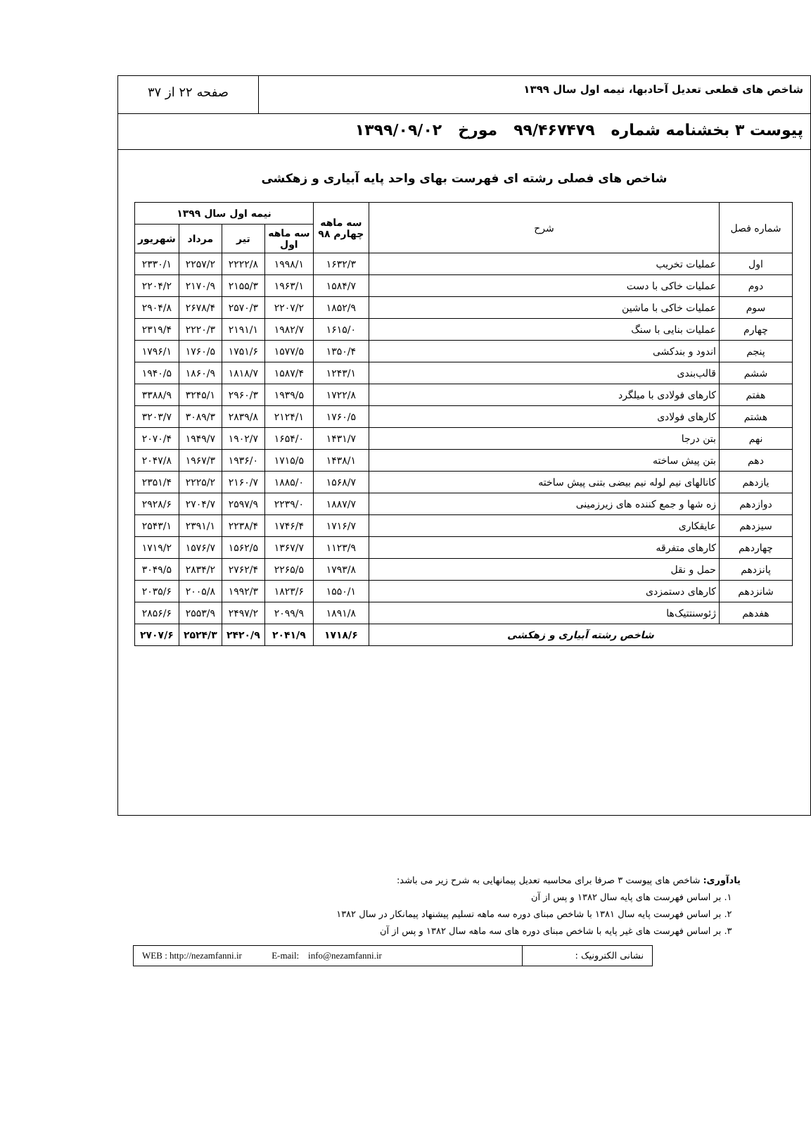شاخص های قطعی تعدیل آحادبها، نیمه اول سال ۱۳۹۹
صفحه ۲۲ از ۳۷
پیوست ۳ بخشنامه شماره ۹۹/۴۶۷۴۷۹ مورخ ۱۳۹۹/۰۹/۰۲
شاخص های فصلی رشته ای فهرست بهای واحد پایه آبیاری و زهکشی
| شماره فصل | شرح | سه ماهه چهارم ۹۸ | نیمه اول سال ۱۳۹۹ | | | |
| --- | --- | --- | --- | --- | --- | --- |
| | | | سه ماهه اول | تیر | مرداد | شهریور |
| اول | عملیات تخریب | ۱۶۳۲/۳ | ۱۹۹۸/۱ | ۲۲۲۲/۸ | ۲۲۵۷/۲ | ۲۳۳۰/۱ |
| دوم | عملیات خاکی با دست | ۱۵۸۴/۷ | ۱۹۶۳/۱ | ۲۱۵۵/۳ | ۲۱۷۰/۹ | ۲۲۰۴/۲ |
| سوم | عملیات خاکی با ماشین | ۱۸۵۲/۹ | ۲۲۰۷/۲ | ۲۵۷۰/۳ | ۲۶۷۸/۴ | ۲۹۰۴/۸ |
| چهارم | عملیات بنایی با سنگ | ۱۶۱۵/۰ | ۱۹۸۲/۷ | ۲۱۹۱/۱ | ۲۲۲۰/۳ | ۲۳۱۹/۴ |
| پنجم | اندود و بندکشی | ۱۳۵۰/۴ | ۱۵۷۷/۵ | ۱۷۵۱/۶ | ۱۷۶۰/۵ | ۱۷۹۶/۱ |
| ششم | قالب‌بندی | ۱۲۴۳/۱ | ۱۵۸۷/۴ | ۱۸۱۸/۷ | ۱۸۶۰/۹ | ۱۹۴۰/۵ |
| هفتم | کارهای فولادی با میلگرد | ۱۷۲۲/۸ | ۱۹۳۹/۵ | ۲۹۶۰/۳ | ۳۲۴۵/۱ | ۳۳۸۸/۹ |
| هشتم | کارهای فولادی | ۱۷۶۰/۵ | ۲۱۲۴/۱ | ۲۸۳۹/۸ | ۳۰۸۹/۳ | ۳۲۰۳/۷ |
| نهم | بتن درجا | ۱۴۳۱/۷ | ۱۶۵۴/۰ | ۱۹۰۲/۷ | ۱۹۴۹/۷ | ۲۰۷۰/۴ |
| دهم | بتن پیش ساخته | ۱۴۳۸/۱ | ۱۷۱۵/۵ | ۱۹۳۶/۰ | ۱۹۶۷/۳ | ۲۰۴۷/۸ |
| یازدهم | کانالهای نیم لوله نیم بیضی بتنی پیش ساخته | ۱۵۶۸/۷ | ۱۸۸۵/۰ | ۲۱۶۰/۷ | ۲۲۲۵/۲ | ۲۳۵۱/۴ |
| دوازدهم | زه شها و جمع کننده های زیرزمینی | ۱۸۸۷/۷ | ۲۲۳۹/۰ | ۲۵۹۷/۹ | ۲۷۰۴/۷ | ۲۹۲۸/۶ |
| سیزدهم | عایقکاری | ۱۷۱۶/۷ | ۱۷۴۶/۴ | ۲۲۳۸/۴ | ۲۳۹۱/۱ | ۲۵۴۳/۱ |
| چهاردهم | کارهای متفرقه | ۱۱۲۳/۹ | ۱۳۶۷/۷ | ۱۵۶۲/۵ | ۱۵۷۶/۷ | ۱۷۱۹/۲ |
| پانزدهم | حمل و نقل | ۱۷۹۳/۸ | ۲۲۶۵/۵ | ۲۷۶۲/۴ | ۲۸۳۴/۲ | ۳۰۴۹/۵ |
| شانزدهم | کارهای دستمزدی | ۱۵۵۰/۱ | ۱۸۲۳/۶ | ۱۹۹۲/۳ | ۲۰۰۵/۸ | ۲۰۳۵/۶ |
| هفدهم | ژئوسنتتیک‌ها | ۱۸۹۱/۸ | ۲۰۹۹/۹ | ۲۴۹۷/۲ | ۲۵۵۳/۹ | ۲۸۵۶/۶ |
| شاخص رشته آبیاری و زهکشی | | ۱۷۱۸/۶ | ۲۰۴۱/۹ | ۲۴۲۰/۹ | ۲۵۲۴/۳ | ۲۷۰۷/۶ |
یادآوری: شاخص های پیوست ۳ صرفا برای محاسبه تعدیل پیمانهایی به شرح زیر می باشد:
۱. بر اساس فهرست های پایه سال ۱۳۸۲ و پس از آن
۲. بر اساس فهرست پایه سال ۱۳۸۱ با شاخص مبنای دوره سه ماهه تسلیم پیشنهاد پیمانکار در سال ۱۳۸۲
۳. بر اساس فهرست های غیر پایه با شاخص مبنای دوره های سه ماهه سال ۱۳۸۲ و پس از آن
نشانی الکترونیک : WEB : http://nezamfanni.ir E-mail: info@nezamfanni.ir